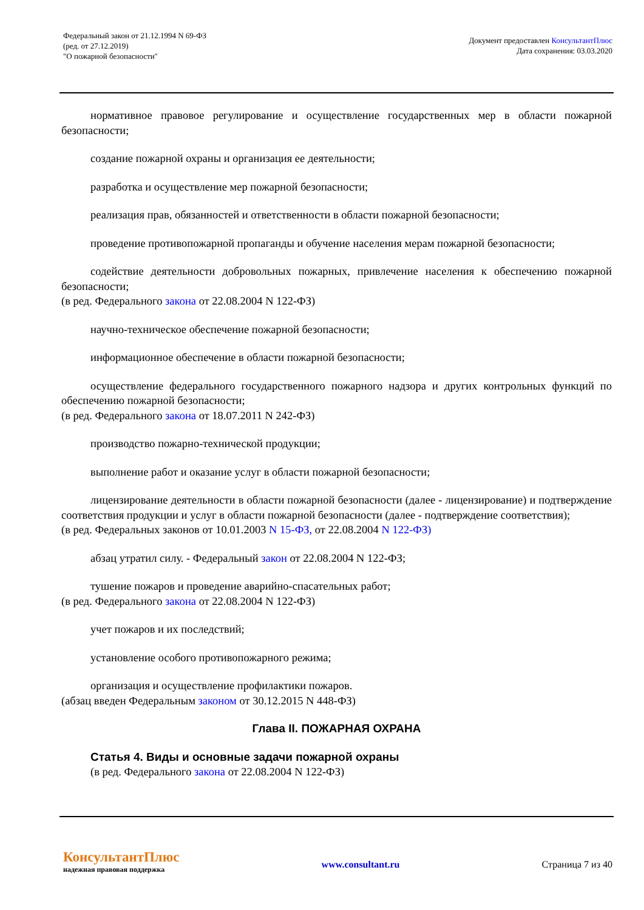Федеральный закон от 21.12.1994 N 69-ФЗ
(ред. от 27.12.2019)
"О пожарной безопасности"
Документ предоставлен КонсультантПлюс
Дата сохранения: 03.03.2020
нормативное правовое регулирование и осуществление государственных мер в области пожарной безопасности;
создание пожарной охраны и организация ее деятельности;
разработка и осуществление мер пожарной безопасности;
реализация прав, обязанностей и ответственности в области пожарной безопасности;
проведение противопожарной пропаганды и обучение населения мерам пожарной безопасности;
содействие деятельности добровольных пожарных, привлечение населения к обеспечению пожарной безопасности;
(в ред. Федерального закона от 22.08.2004 N 122-ФЗ)
научно-техническое обеспечение пожарной безопасности;
информационное обеспечение в области пожарной безопасности;
осуществление федерального государственного пожарного надзора и других контрольных функций по обеспечению пожарной безопасности;
(в ред. Федерального закона от 18.07.2011 N 242-ФЗ)
производство пожарно-технической продукции;
выполнение работ и оказание услуг в области пожарной безопасности;
лицензирование деятельности в области пожарной безопасности (далее - лицензирование) и подтверждение соответствия продукции и услуг в области пожарной безопасности (далее - подтверждение соответствия);
(в ред. Федеральных законов от 10.01.2003 N 15-ФЗ, от 22.08.2004 N 122-ФЗ)
абзац утратил силу. - Федеральный закон от 22.08.2004 N 122-ФЗ;
тушение пожаров и проведение аварийно-спасательных работ;
(в ред. Федерального закона от 22.08.2004 N 122-ФЗ)
учет пожаров и их последствий;
установление особого противопожарного режима;
организация и осуществление профилактики пожаров.
(абзац введен Федеральным законом от 30.12.2015 N 448-ФЗ)
Глава II. ПОЖАРНАЯ ОХРАНА
Статья 4. Виды и основные задачи пожарной охраны
(в ред. Федерального закона от 22.08.2004 N 122-ФЗ)
КонсультантПлюс
надежная правовая поддержка
www.consultant.ru Страница 7 из 40